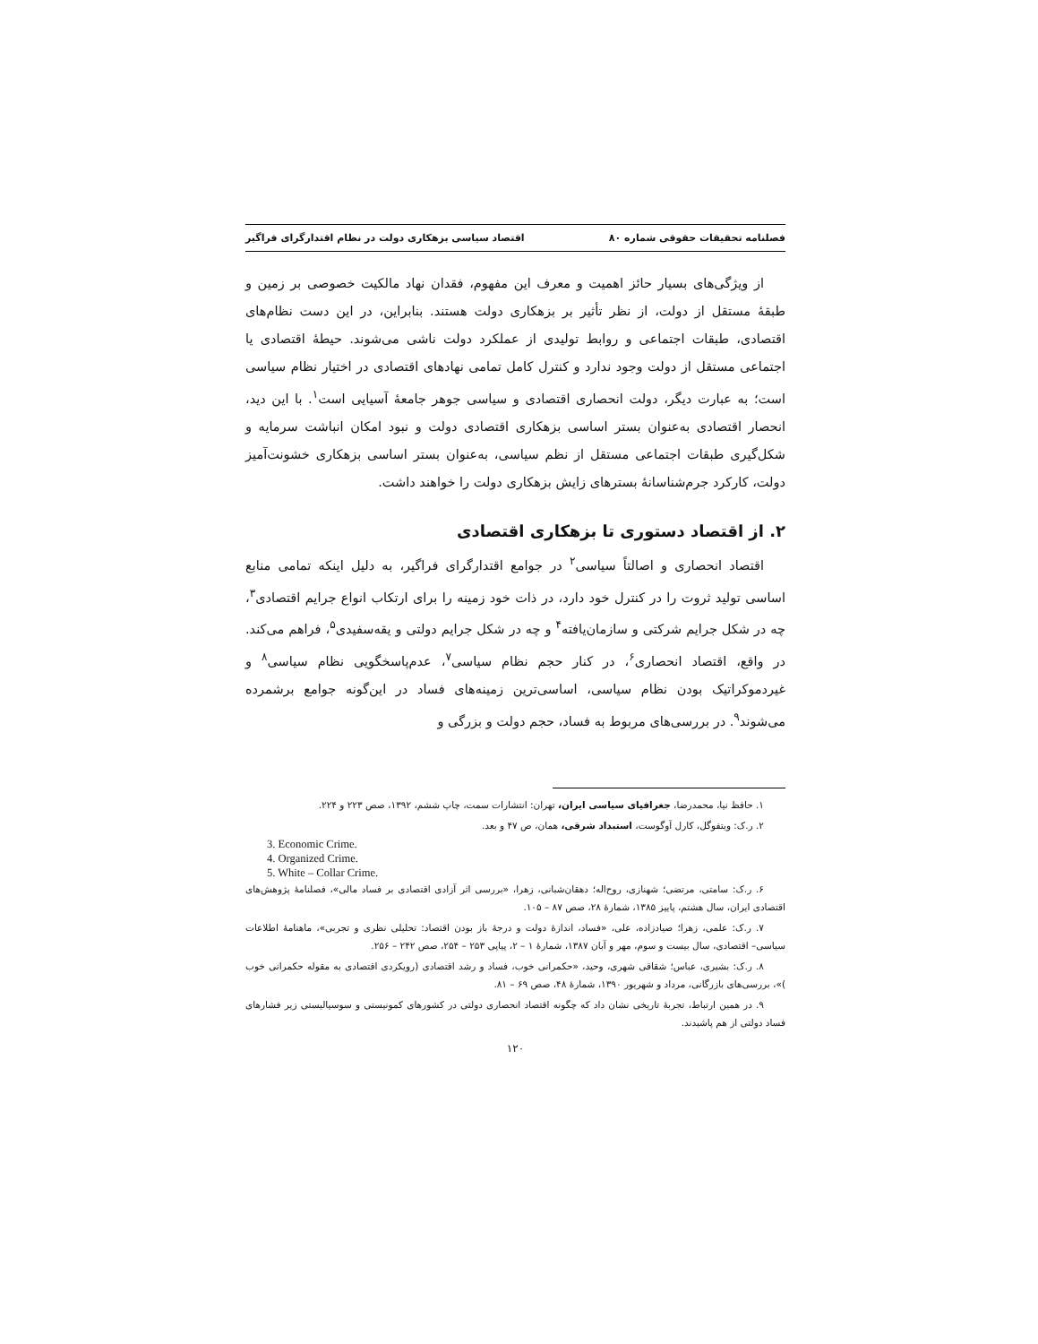فصلنامه تحقیقات حقوقی شماره ۸۰ اقتصاد سیاسی بزهکاری دولت در نظام اقتدارگرای فراگیر
از ویژگی‌های بسیار حائز اهمیت و معرف این مفهوم، فقدان نهاد مالکیت خصوصی بر زمین و طبقهٔ مستقل از دولت، از نظر تأثیر بر بزهکاری دولت هستند. بنابراین، در این دست نظام‌های اقتصادی، طبقات اجتماعی و روابط تولیدی از عملکرد دولت ناشی می‌شوند. حیطهٔ اقتصادی یا اجتماعی مستقل از دولت وجود ندارد و کنترل کامل تمامی نهادهای اقتصادی در اختیار نظام سیاسی است؛ به عبارت دیگر، دولت انحصاری اقتصادی و سیاسی جوهر جامعهٔ آسیایی است<sup>۱</sup>. با این دید، انحصار اقتصادی به‌عنوان بستر اساسی بزهکاری اقتصادی دولت و نبود امکان انباشت سرمایه و شکل‌گیری طبقات اجتماعی مستقل از نظم سیاسی، به‌عنوان بستر اساسی بزهکاری خشونت‌آمیز دولت، کارکرد جرم‌شناسانهٔ بسترهای زایش بزهکاری دولت را خواهند داشت.
۲. از اقتصاد دستوری تا بزهکاری اقتصادی
اقتصاد انحصاری و اصالتاً سیاسی<sup>۲</sup> در جوامع اقتدارگرای فراگیر، به دلیل اینکه تمامی منابع اساسی تولید ثروت را در کنترل خود دارد، در ذات خود زمینه را برای ارتکاب انواع جرایم اقتصادی<sup>۳</sup>، چه در شکل جرایم شرکتی و سازمان‌یافته<sup>۴</sup> و چه در شکل جرایم دولتی و یقه‌سفیدی<sup>۵</sup>، فراهم می‌کند. در واقع، اقتصاد انحصاری<sup>۶</sup>، در کنار حجم نظام سیاسی<sup>۷</sup>، عدم‌پاسخگویی نظام سیاسی<sup>۸</sup> و غیردموکراتیک بودن نظام سیاسی، اساسی‌ترین زمینه‌های فساد در این‌گونه جوامع برشمرده می‌شوند<sup>۹</sup>. در بررسی‌های مربوط به فساد، حجم دولت و بزرگی و
۱. حافظ نیا، محمدرضا، جغرافیای سیاسی ایران، تهران: انتشارات سمت، چاپ ششم، ۱۳۹۲، صص ۲۲۳ و ۲۲۴.
۲. ر.ک: ویتفوگل، کارل آوگوست، استبداد شرقی، همان، ص ۴۷ و بعد.
3. Economic Crime.
4. Organized Crime.
5. White – Collar Crime.
۶. ر.ک: سامتی، مرتضی؛ شهنازی، روح‌اله؛ دهقان‌شبانی، زهرا، «بررسی اثر آزادی اقتصادی بر فساد مالی»، فصلنامهٔ پژوهش‌های اقتصادی ایران، سال هشتم، پاییز ۱۳۸۵، شمارهٔ ۲۸، صص ۸۷ – ۱۰۵.
۷. ر.ک: علمی، زهرا؛ صیادزاده، علی، «فساد، اندازهٔ دولت و درجهٔ باز بودن اقتصاد: تحلیلی نظری و تجربی»، ماهنامهٔ اطلاعات سیاسی– اقتصادی، سال بیست و سوم، مهر و آبان ۱۳۸۷، شمارهٔ ۱ – ۲، پیاپی ۲۵۳ – ۲۵۴، صص ۲۴۲ – ۲۵۶.
۸. ر.ک: بشیری، عباس؛ شقاقی شهری، وحید، «حکمرانی خوب، فساد و رشد اقتصادی (رویکردی اقتصادی به مقوله حکمرانی خوب )»، بررسی‌های بازرگانی، مرداد و شهریور ۱۳۹۰، شمارهٔ ۴۸، صص ۶۹ – ۸۱.
۹. در همین ارتباط، تجربهٔ تاریخی نشان داد که چگونه اقتصاد انحصاری دولتی در کشورهای کمونیستی و سوسیالیستی زیر فشارهای فساد دولتی از هم پاشیدند.
۱۲۰